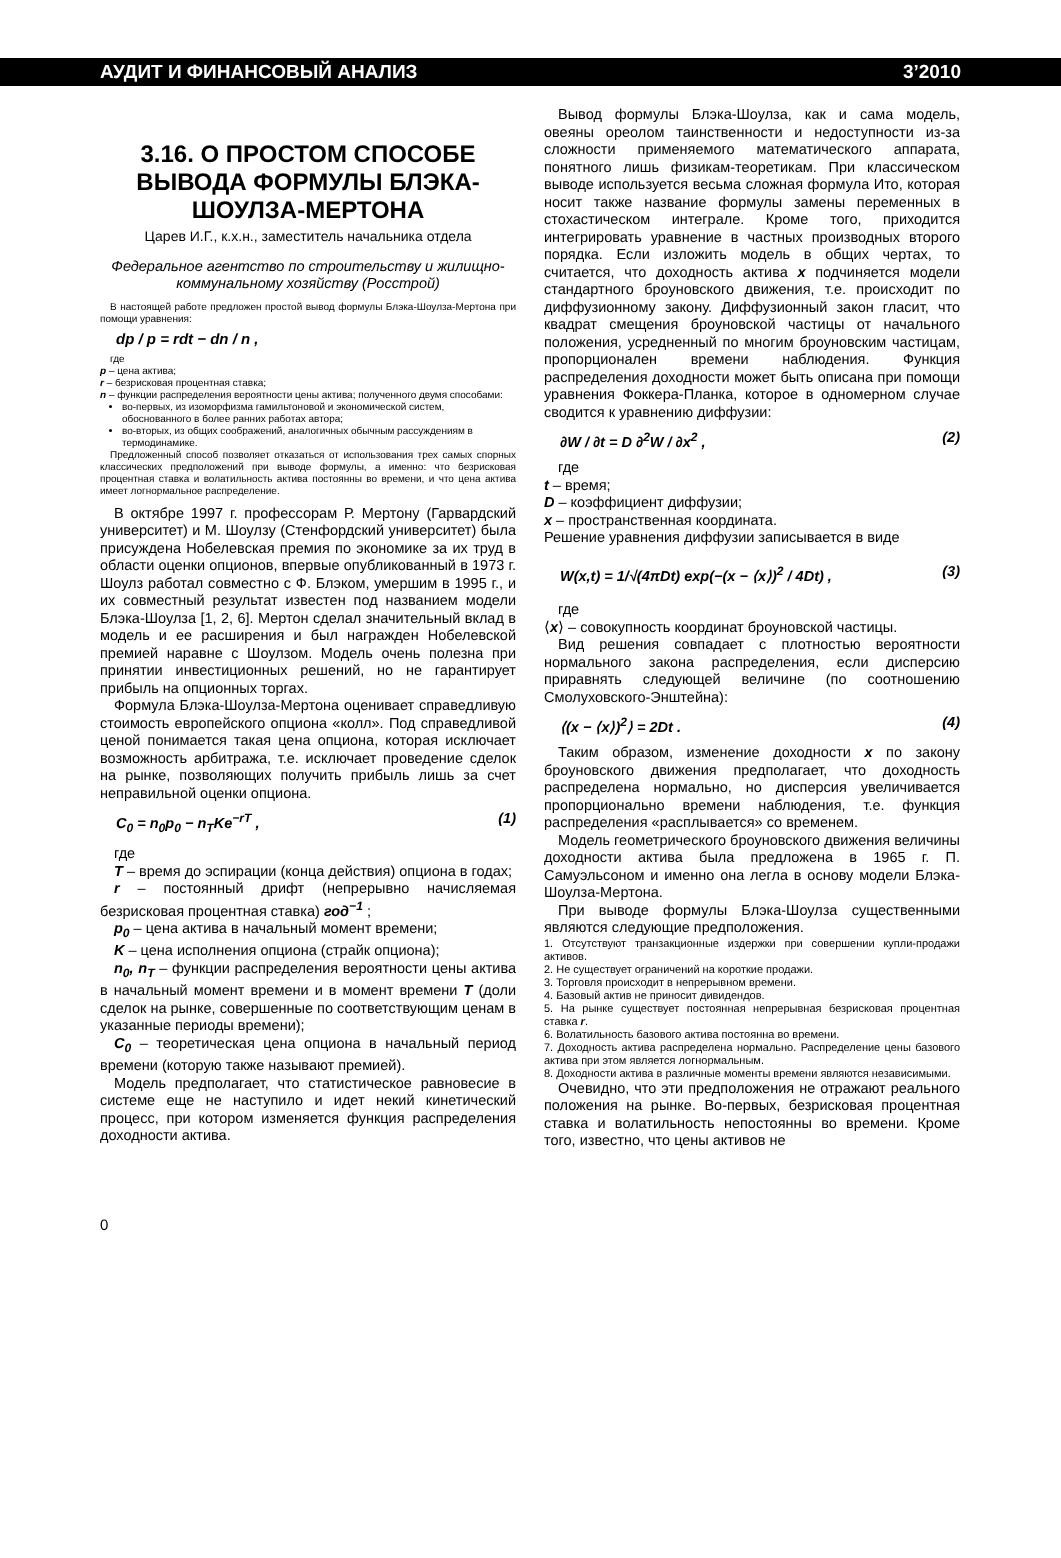АУДИТ И ФИНАНСОВЫЙ АНАЛИЗ 3’2010
3.16. О ПРОСТОМ СПОСОБЕ ВЫВОДА ФОРМУЛЫ БЛЭКА-ШОУЛЗА-МЕРТОНА
Царев И.Г., к.х.н., заместитель начальника отдела
Федеральное агентство по строительству и жилищно-коммунальному хозяйству (Росстрой)
В настоящей работе предложен простой вывод формулы Блэка-Шоулза-Мертона при помощи уравнения:
dp / p = rdt − dn / n ,
где
p – цена актива;
r – безрисковая процентная ставка;
n – функции распределения вероятности цены актива; полученного двумя способами:
во-первых, из изоморфизма гамильтоновой и экономической систем, обоснованного в более ранних работах автора;
во-вторых, из общих соображений, аналогичных обычным рассуждениям в термодинамике.
Предложенный способ позволяет отказаться от использования трех самых спорных классических предположений при выводе формулы, а именно: что безрисковая процентная ставка и волатильность актива постоянны во времени, и что цена актива имеет логнормальное распределение.
В октябре 1997 г. профессорам Р. Мертону (Гарвардский университет) и М. Шоулзу (Стенфордский университет) была присуждена Нобелевская премия по экономике за их труд в области оценки опционов, впервые опубликованный в 1973 г. Шоулз работал совместно с Ф. Блэком, умершим в 1995 г., и их совместный результат известен под названием модели Блэка-Шоулза [1, 2, 6]. Мертон сделал значительный вклад в модель и ее расширения и был награжден Нобелевской премией наравне с Шоулзом. Модель очень полезна при принятии инвестиционных решений, но не гарантирует прибыль на опционных торгах.
Формула Блэка-Шоулза-Мертона оценивает справедливую стоимость европейского опциона «колл». Под справедливой ценой понимается такая цена опциона, которая исключает возможность арбитража, т.е. исключает проведение сделок на рынке, позволяющих получить прибыль лишь за счет неправильной оценки опциона.
C<sub>0</sub> = n<sub>0</sub>p<sub>0</sub> − n<sub>T</sub>Ke<sup>−rT</sup> , (1)
где
T – время до эспирации (конца действия) опциона в годах;
r – постоянный дрифт (непрерывно начисляемая безрисковая процентная ставка) год<sup>−1</sup> ;
p<sub>0</sub> – цена актива в начальный момент времени;
K – цена исполнения опциона (страйк опциона);
n<sub>0</sub>, n<sub>T</sub> – функции распределения вероятности цены актива в начальный момент времени и в момент времени T (доли сделок на рынке, совершенные по соответствующим ценам в указанные периоды времени);
C<sub>0</sub> – теоретическая цена опциона в начальный период времени (которую также называют премией).
Модель предполагает, что статистическое равновесие в системе еще не наступило и идет некий кинетический процесс, при котором изменяется функция распределения доходности актива.
Вывод формулы Блэка-Шоулза, как и сама модель, овеяны ореолом таинственности и недоступности из-за сложности применяемого математического аппарата, понятного лишь физикам-теоретикам. При классическом выводе используется весьма сложная формула Ито, которая носит также название формулы замены переменных в стохастическом интеграле. Кроме того, приходится интегрировать уравнение в частных производных второго порядка. Если изложить модель в общих чертах, то считается, что доходность актива x подчиняется модели стандартного броуновского движения, т.е. происходит по диффузионному закону. Диффузионный закон гласит, что квадрат смещения броуновской частицы от начального положения, усредненный по многим броуновским частицам, пропорционален времени наблюдения. Функция распределения доходности может быть описана при помощи уравнения Фоккера-Планка, которое в одномерном случае сводится к уравнению диффузии:
∂W / ∂t = D ∂<sup>2</sup>W / ∂x<sup>2</sup> , (2)
где
t – время;
D – коэффициент диффузии;
x – пространственная координата.
Решение уравнения диффузии записывается в виде
W(x,t) = 1/√(4πDt) exp(−(x − ⟨x⟩)<sup>2</sup> / 4Dt) , (3)
где
⟨x⟩ – совокупность координат броуновской частицы.
Вид решения совпадает с плотностью вероятности нормального закона распределения, если дисперсию приравнять следующей величине (по соотношению Смолуховского-Энштейна):
⟨(x − ⟨x⟩)<sup>2</sup>⟩ = 2Dt . (4)
Таким образом, изменение доходности x по закону броуновского движения предполагает, что доходность распределена нормально, но дисперсия увеличивается пропорционально времени наблюдения, т.е. функция распределения «расплывается» со временем.
Модель геометрического броуновского движения величины доходности актива была предложена в 1965 г. П. Самуэльсоном и именно она легла в основу модели Блэка-Шоулза-Мертона.
При выводе формулы Блэка-Шоулза существенными являются следующие предположения.
1. Отсутствуют транзакционные издержки при совершении купли-продажи активов.
2. Не существует ограничений на короткие продажи.
3. Торговля происходит в непрерывном времени.
4. Базовый актив не приносит дивидендов.
5. На рынке существует постоянная непрерывная безрисковая процентная ставка r.
6. Волатильность базового актива постоянна во времени.
7. Доходность актива распределена нормально. Распределение цены базового актива при этом является логнормальным.
8. Доходности актива в различные моменты времени являются независимыми.
Очевидно, что эти предположения не отражают реального положения на рынке. Во-первых, безрисковая процентная ставка и волатильность непостоянны во времени. Кроме того, известно, что цены активов не
0